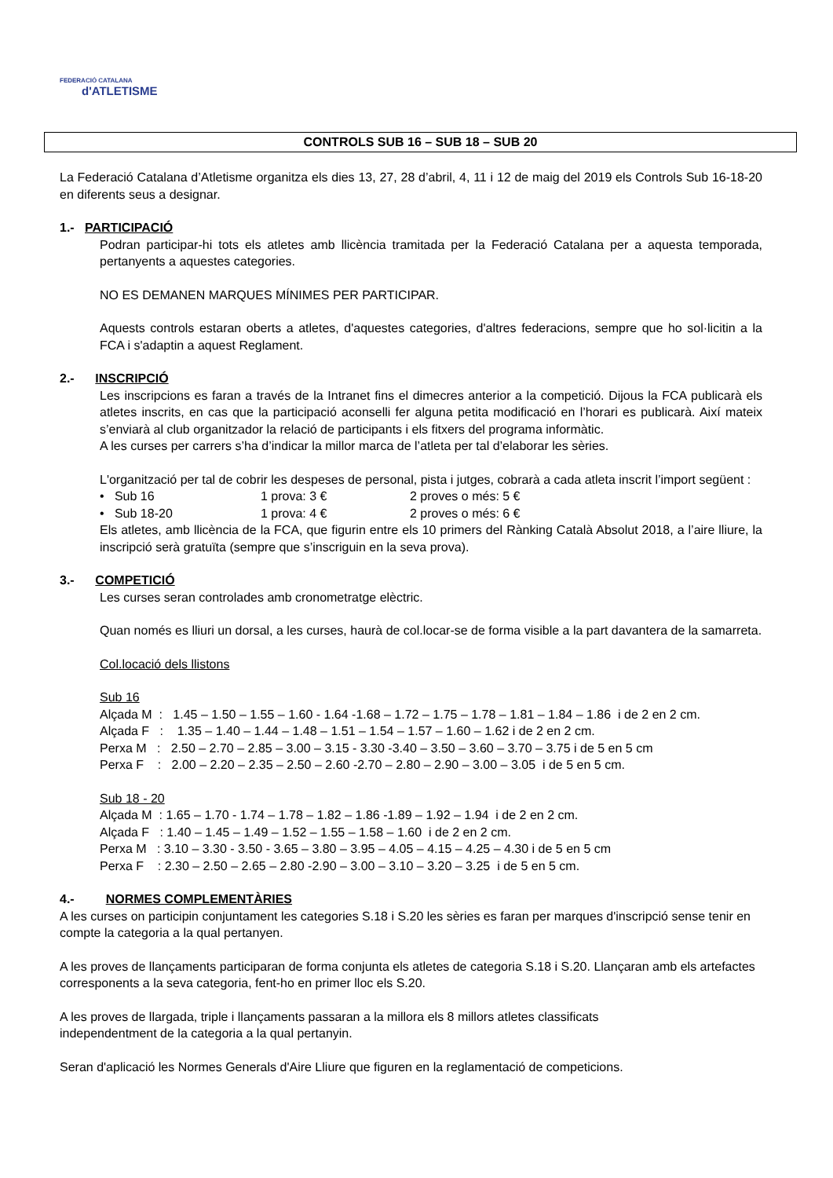FEDERACIÓ CATALANA
d'ATLETISME
CONTROLS SUB 16 – SUB 18 – SUB 20
La Federació Catalana d’Atletisme organitza els dies 13, 27, 28 d’abril, 4, 11 i 12 de maig del 2019 els Controls Sub 16-18-20 en diferents seus a designar.
1.- PARTICIPACIÓ
Podran participar-hi tots els atletes amb llicència tramitada per la Federació Catalana per a aquesta temporada, pertanyents a aquestes categories.
NO ES DEMANEN MARQUES MÍNIMES PER PARTICIPAR.
Aquests controls estaran oberts a atletes, d'aquestes categories, d'altres federacions, sempre que ho sol·licitin a la FCA i s'adaptin a aquest Reglament.
2.- INSCRIPCIÓ
Les inscripcions es faran a través de la Intranet fins el dimecres anterior a la competició. Dijous la FCA publicarà els atletes inscrits, en cas que la participació aconselli fer alguna petita modificació en l’horari es publicarà. Així mateix s’enviarà al club organitzador la relació de participants i els fitxers del programa informàtic.
A les curses per carrers s’ha d’indicar la millor marca de l’atleta per tal d’elaborar les sèries.
L'organització per tal de cobrir les despeses de personal, pista i jutges, cobrarà a cada atleta inscrit l’import següent :
• Sub 16 1 prova: 3 € 2 proves o més: 5 €
• Sub 18-20 1 prova: 4 € 2 proves o més: 6 €
Els atletes, amb llicència de la FCA, que figurin entre els 10 primers del Rànking Català Absolut 2018, a l’aire lliure, la inscripció serà gratuïta (sempre que s’inscriguin en la seva prova).
3.- COMPETICIÓ
Les curses seran controlades amb cronometratge elèctric.
Quan només es lliuri un dorsal, a les curses, haurà de col.locar-se de forma visible a la part davantera de la samarreta.
Col.locació dels llistons
Sub 16
Alçada M : 1.45 – 1.50 – 1.55 – 1.60 - 1.64 -1.68 – 1.72 – 1.75 – 1.78 – 1.81 – 1.84 – 1.86 i de 2 en 2 cm.
Alçada F : 1.35 – 1.40 – 1.44 – 1.48 – 1.51 – 1.54 – 1.57 – 1.60 – 1.62 i de 2 en 2 cm.
Perxa M : 2.50 – 2.70 – 2.85 – 3.00 – 3.15 - 3.30 -3.40 – 3.50 – 3.60 – 3.70 – 3.75 i de 5 en 5 cm
Perxa F : 2.00 – 2.20 – 2.35 – 2.50 – 2.60 -2.70 – 2.80 – 2.90 – 3.00 – 3.05 i de 5 en 5 cm.
Sub 18 - 20
Alçada M : 1.65 – 1.70 - 1.74 – 1.78 – 1.82 – 1.86 -1.89 – 1.92 – 1.94 i de 2 en 2 cm.
Alçada F : 1.40 – 1.45 – 1.49 – 1.52 – 1.55 – 1.58 – 1.60 i de 2 en 2 cm.
Perxa M : 3.10 – 3.30 - 3.50 - 3.65 – 3.80 – 3.95 – 4.05 – 4.15 – 4.25 – 4.30 i de 5 en 5 cm
Perxa F : 2.30 – 2.50 – 2.65 – 2.80 -2.90 – 3.00 – 3.10 – 3.20 – 3.25 i de 5 en 5 cm.
4.- NORMES COMPLEMENTÀRIES
A les curses on participin conjuntament les categories S.18 i S.20 les sèries es faran per marques d'inscripció sense tenir en compte la categoria a la qual pertanyen.
A les proves de llançaments participaran de forma conjunta els atletes de categoria S.18 i S.20. Llançaran amb els artefactes corresponents a la seva categoria, fent-ho en primer lloc els S.20.
A les proves de llargada, triple i llançaments passaran a la millora els 8 millors atletes classificats
independentment de la categoria a la qual pertanyin.
Seran d'aplicació les Normes Generals d'Aire Lliure que figuren en la reglamentació de competicions.